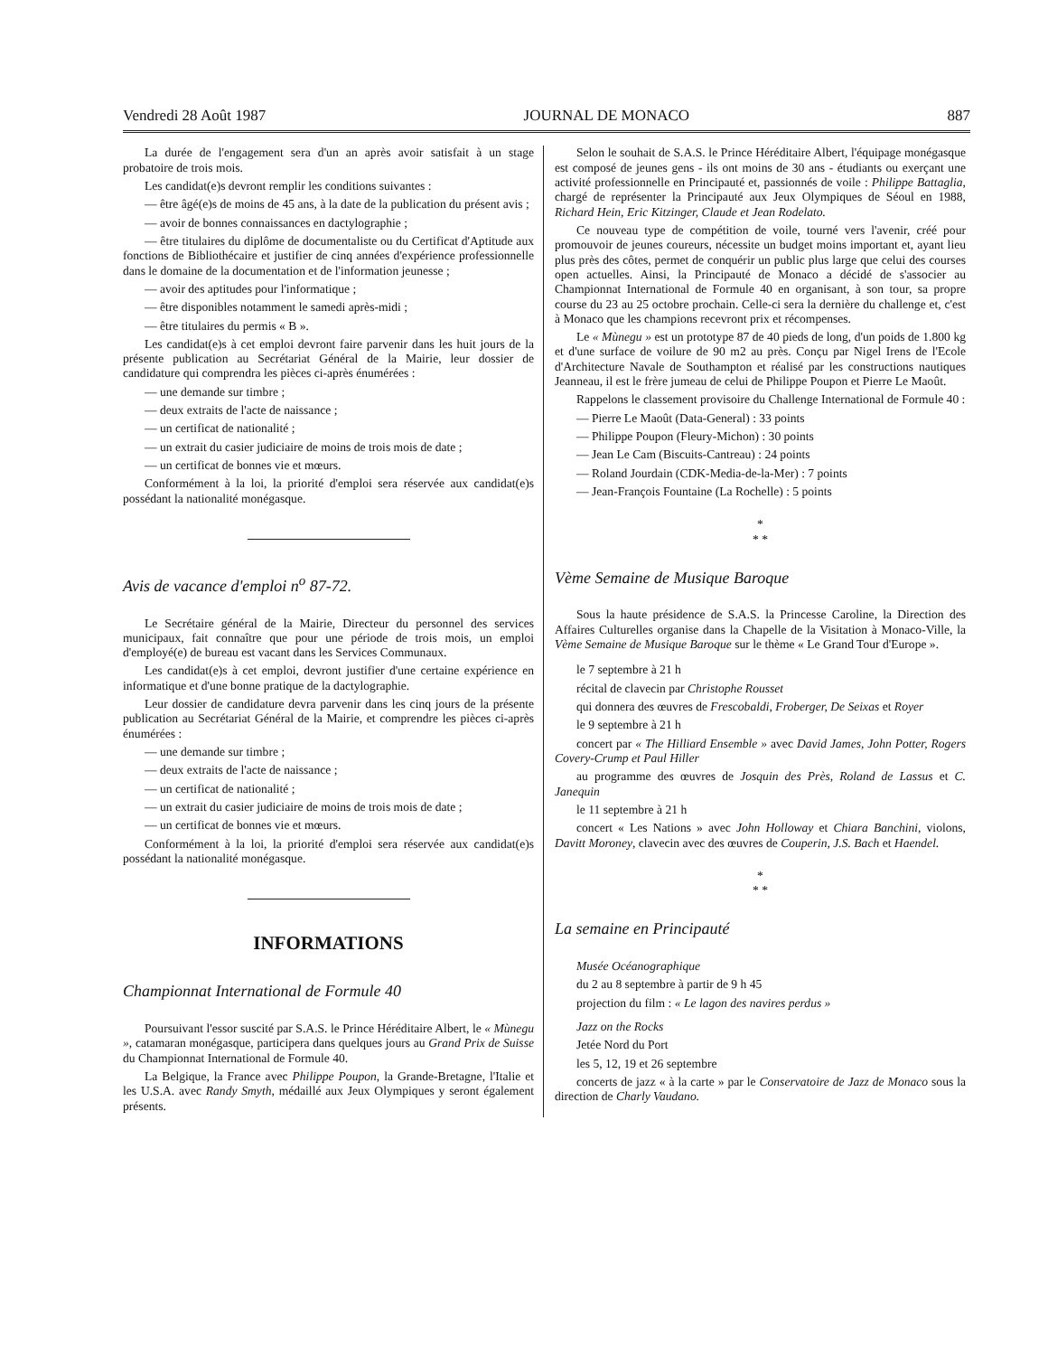Vendredi 28 Août 1987 JOURNAL DE MONACO 887
La durée de l'engagement sera d'un an après avoir satisfait à un stage probatoire de trois mois.
Les candidat(e)s devront remplir les conditions suivantes :
— être âgé(e)s de moins de 45 ans, à la date de la publication du présent avis ;
— avoir de bonnes connaissances en dactylographie ;
— être titulaires du diplôme de documentaliste ou du Certificat d'Aptitude aux fonctions de Bibliothécaire et justifier de cinq années d'expérience professionnelle dans le domaine de la documentation et de l'information jeunesse ;
— avoir des aptitudes pour l'informatique ;
— être disponibles notamment le samedi après-midi ;
— être titulaires du permis « B ».
Les candidat(e)s à cet emploi devront faire parvenir dans les huit jours de la présente publication au Secrétariat Général de la Mairie, leur dossier de candidature qui comprendra les pièces ci-après énumérées :
— une demande sur timbre ;
— deux extraits de l'acte de naissance ;
— un certificat de nationalité ;
— un extrait du casier judiciaire de moins de trois mois de date ;
— un certificat de bonnes vie et mœurs.
Conformément à la loi, la priorité d'emploi sera réservée aux candidat(e)s possédant la nationalité monégasque.
Avis de vacance d'emploi n<sup>o</sup> 87-72.
Le Secrétaire général de la Mairie, Directeur du personnel des services municipaux, fait connaître que pour une période de trois mois, un emploi d'employé(e) de bureau est vacant dans les Services Communaux.
Les candidat(e)s à cet emploi, devront justifier d'une certaine expérience en informatique et d'une bonne pratique de la dactylographie.
Leur dossier de candidature devra parvenir dans les cinq jours de la présente publication au Secrétariat Général de la Mairie, et comprendre les pièces ci-après énumérées :
— une demande sur timbre ;
— deux extraits de l'acte de naissance ;
— un certificat de nationalité ;
— un extrait du casier judiciaire de moins de trois mois de date ;
— un certificat de bonnes vie et mœurs.
Conformément à la loi, la priorité d'emploi sera réservée aux candidat(e)s possédant la nationalité monégasque.
INFORMATIONS
Championnat International de Formule 40
Poursuivant l'essor suscité par S.A.S. le Prince Héréditaire Albert, le « Mùnegu », catamaran monégasque, participera dans quelques jours au Grand Prix de Suisse du Championnat International de Formule 40.
La Belgique, la France avec Philippe Poupon, la Grande-Bretagne, l'Italie et les U.S.A. avec Randy Smyth, médaillé aux Jeux Olympiques y seront également présents.
Selon le souhait de S.A.S. le Prince Héréditaire Albert, l'équipage monégasque est composé de jeunes gens - ils ont moins de 30 ans - étudiants ou exerçant une activité professionnelle en Principauté et, passionnés de voile : Philippe Battaglia, chargé de représenter la Principauté aux Jeux Olympiques de Séoul en 1988, Richard Hein, Eric Kitzinger, Claude et Jean Rodelato.
Ce nouveau type de compétition de voile, tourné vers l'avenir, créé pour promouvoir de jeunes coureurs, nécessite un budget moins important et, ayant lieu plus près des côtes, permet de conquérir un public plus large que celui des courses open actuelles. Ainsi, la Principauté de Monaco a décidé de s'associer au Championnat International de Formule 40 en organisant, à son tour, sa propre course du 23 au 25 octobre prochain. Celle-ci sera la dernière du challenge et, c'est à Monaco que les champions recevront prix et récompenses.
Le « Mùnegu » est un prototype 87 de 40 pieds de long, d'un poids de 1.800 kg et d'une surface de voilure de 90 m2 au près. Conçu par Nigel Irens de l'Ecole d'Architecture Navale de Southampton et réalisé par les constructions nautiques Jeanneau, il est le frère jumeau de celui de Philippe Poupon et Pierre Le Maoût.
Rappelons le classement provisoire du Challenge International de Formule 40 :
— Pierre Le Maoût (Data-General) : 33 points
— Philippe Poupon (Fleury-Michon) : 30 points
— Jean Le Cam (Biscuits-Cantreau) : 24 points
— Roland Jourdain (CDK-Media-de-la-Mer) : 7 points
— Jean-François Fountaine (La Rochelle) : 5 points
*
* *
Vème Semaine de Musique Baroque
Sous la haute présidence de S.A.S. la Princesse Caroline, la Direction des Affaires Culturelles organise dans la Chapelle de la Visitation à Monaco-Ville, la Vème Semaine de Musique Baroque sur le thème « Le Grand Tour d'Europe ».
le 7 septembre à 21 h
récital de clavecin par Christophe Rousset
qui donnera des œuvres de Frescobaldi, Froberger, De Seixas et Royer
le 9 septembre à 21 h
concert par « The Hilliard Ensemble » avec David James, John Potter, Rogers Covery-Crump et Paul Hiller
au programme des œuvres de Josquin des Près, Roland de Lassus et C. Janequin
le 11 septembre à 21 h
concert « Les Nations » avec John Holloway et Chiara Banchini, violons, Davitt Moroney, clavecin avec des œuvres de Couperin, J.S. Bach et Haendel.
*
* *
La semaine en Principauté
Musée Océanographique
du 2 au 8 septembre à partir de 9 h 45
projection du film : « Le lagon des navires perdus »
Jazz on the Rocks
Jetée Nord du Port
les 5, 12, 19 et 26 septembre
concerts de jazz « à la carte » par le Conservatoire de Jazz de Monaco sous la direction de Charly Vaudano.